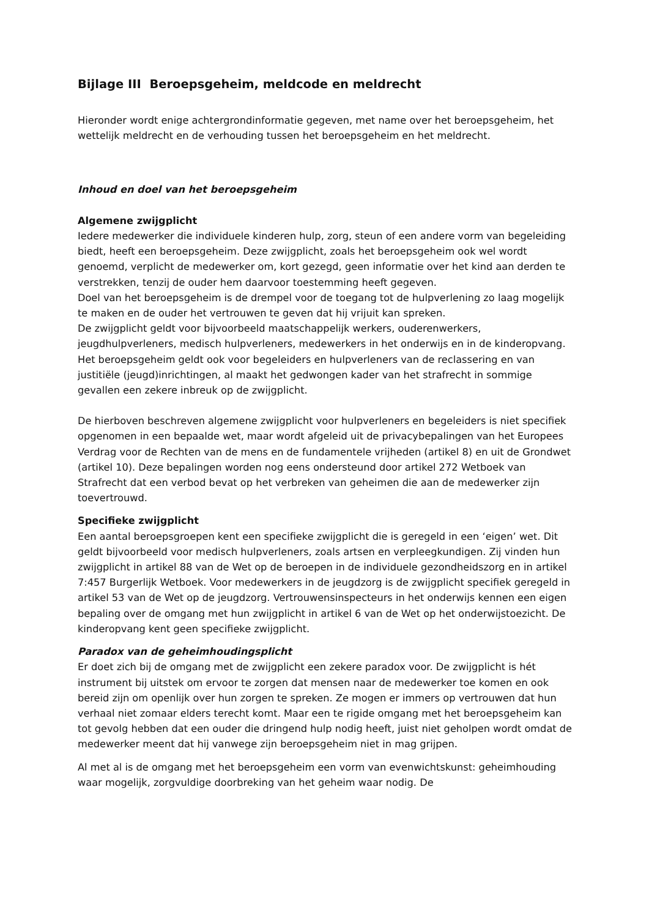Bijlage III Beroepsgeheim, meldcode en meldrecht
Hieronder wordt enige achtergrondinformatie gegeven, met name over het beroepsgeheim, het wettelijk meldrecht en de verhouding tussen het beroepsgeheim en het meldrecht.
Inhoud en doel van het beroepsgeheim
Algemene zwijgplicht
Iedere medewerker die individuele kinderen hulp, zorg, steun of een andere vorm van begeleiding biedt, heeft een beroepsgeheim. Deze zwijgplicht, zoals het beroepsgeheim ook wel wordt genoemd, verplicht de medewerker om, kort gezegd, geen informatie over het kind aan derden te verstrekken, tenzij de ouder hem daarvoor toestemming heeft gegeven.
Doel van het beroepsgeheim is de drempel voor de toegang tot de hulpverlening zo laag mogelijk te maken en de ouder het vertrouwen te geven dat hij vrijuit kan spreken.
De zwijgplicht geldt voor bijvoorbeeld maatschappelijk werkers, ouderenwerkers, jeugdhulpverleners, medisch hulpverleners, medewerkers in het onderwijs en in de kinderopvang. Het beroepsgeheim geldt ook voor begeleiders en hulpverleners van de reclassering en van justitiële (jeugd)inrichtingen, al maakt het gedwongen kader van het strafrecht in sommige gevallen een zekere inbreuk op de zwijgplicht.
De hierboven beschreven algemene zwijgplicht voor hulpverleners en begeleiders is niet specifiek opgenomen in een bepaalde wet, maar wordt afgeleid uit de privacybepalingen van het Europees Verdrag voor de Rechten van de mens en de fundamentele vrijheden (artikel 8) en uit de Grondwet (artikel 10). Deze bepalingen worden nog eens ondersteund door artikel 272 Wetboek van Strafrecht dat een verbod bevat op het verbreken van geheimen die aan de medewerker zijn toevertrouwd.
Specifieke zwijgplicht
Een aantal beroepsgroepen kent een specifieke zwijgplicht die is geregeld in een ‘eigen’ wet. Dit geldt bijvoorbeeld voor medisch hulpverleners, zoals artsen en verpleegkundigen. Zij vinden hun zwijgplicht in artikel 88 van de Wet op de beroepen in de individuele gezondheidszorg en in artikel 7:457 Burgerlijk Wetboek. Voor medewerkers in de jeugdzorg is de zwijgplicht specifiek geregeld in artikel 53 van de Wet op de jeugdzorg. Vertrouwensinspecteurs in het onderwijs kennen een eigen bepaling over de omgang met hun zwijgplicht in artikel 6 van de Wet op het onderwijstoezicht. De kinderopvang kent geen specifieke zwijgplicht.
Paradox van de geheimhoudingsplicht
Er doet zich bij de omgang met de zwijgplicht een zekere paradox voor. De zwijgplicht is hét instrument bij uitstek om ervoor te zorgen dat mensen naar de medewerker toe komen en ook bereid zijn om openlijk over hun zorgen te spreken. Ze mogen er immers op vertrouwen dat hun verhaal niet zomaar elders terecht komt. Maar een te rigide omgang met het beroepsgeheim kan tot gevolg hebben dat een ouder die dringend hulp nodig heeft, juist niet geholpen wordt omdat de medewerker meent dat hij vanwege zijn beroepsgeheim niet in mag grijpen.
Al met al is de omgang met het beroepsgeheim een vorm van evenwichtskunst: geheimhouding waar mogelijk, zorgvuldige doorbreking van het geheim waar nodig. De